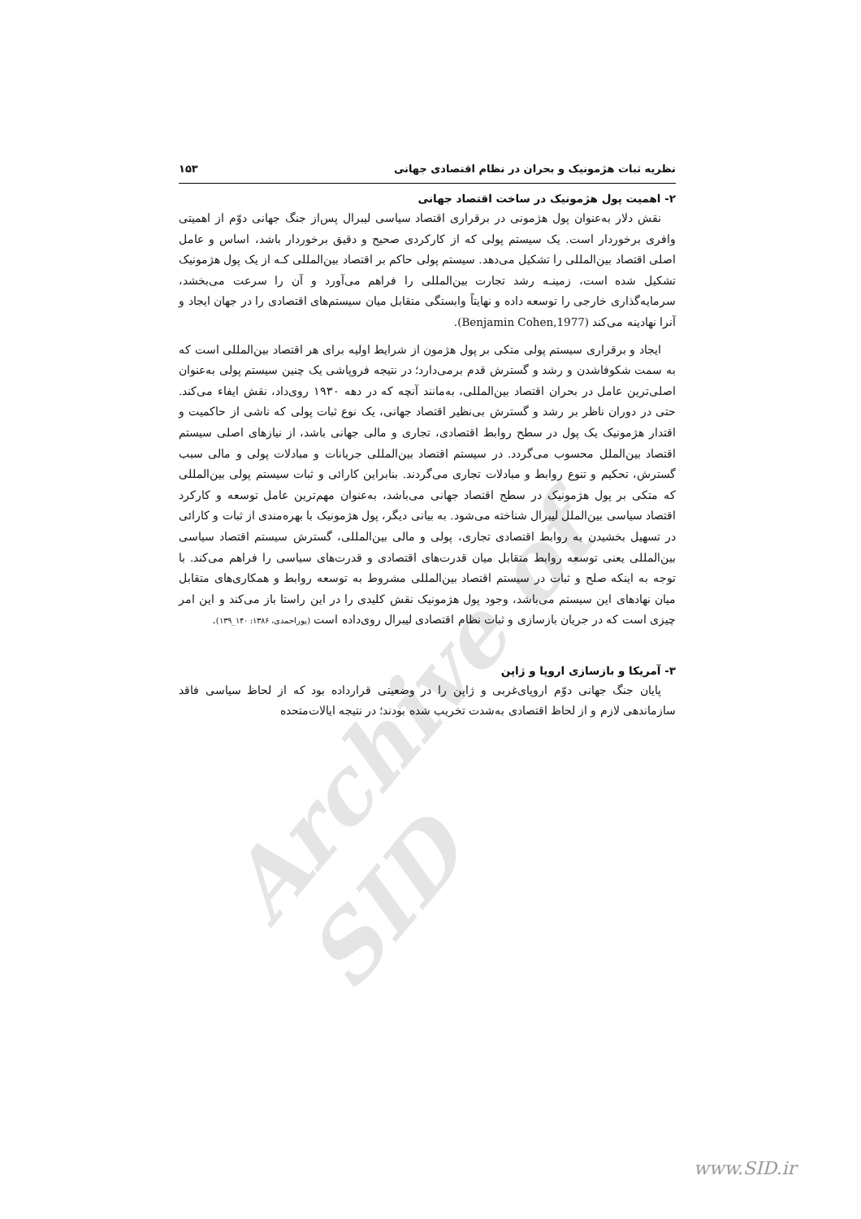Archive of SID
نظریه ثبات هژمونیک و بحران در نظام اقتصادی جهانی ۱۵۳
۲- اهمیت پول هژمونیک در ساخت اقتصاد جهانی
نقش دلار به‌عنوان پول هژمونی در برقراری اقتصاد سیاسی لیبرال پس‌از جنگ جهانی دوّم از اهمیتی وافری برخوردار است. یک سیستم پولی که از کارکردی صحیح و دقیق برخوردار باشد، اساس و عامل اصلی اقتصاد بین‌المللی را تشکیل می‌دهد. سیستم پولی حاکم بر اقتصاد بین‌المللی کـه از یک پول هژمونیک تشکیل شده است، زمینـه رشد تجارت بین‌المللی را فراهم می‌آورد و آن را سرعت می‌بخشد، سرمایه‌گذاری خارجی را توسعه داده و نهایتاً وابستگی متقابل میان سیستم‌های اقتصادی را در جهان ایجاد و آنرا نهادینه می‌کند (Benjamin Cohen,1977).
ایجاد و برقراری سیستم پولی متکی بر پول هژمون از شرایط اولیه برای هر اقتصاد بین‌المللی است که به سمت شکوفاشدن و رشد و گسترش قدم برمی‌دارد؛ در نتیجه فروپاشی یک چنین سیستم پولی به‌عنوان اصلی‌ترین عامل در بحران اقتصاد بین‌المللی، به‌مانند آنچه که در دهه ۱۹۳۰ روی‌داد، نقش ایفاء می‌کند. حتی در دوران ناظر بر رشد و گسترش بی‌نظیر اقتصاد جهانی، یک نوع ثبات پولی که ناشی از حاکمیت و اقتدار هژمونیک یک پول در سطح روابط اقتصادی، تجاری و مالی جهانی باشد، از نیازهای اصلی سیستم اقتصاد بین‌الملل محسوب می‌گردد. در سیستم اقتصاد بین‌المللی جریانات و مبادلات پولی و مالی سبب گسترش، تحکیم و تنوع روابط و مبادلات تجاری می‌گردند. بنابراین کارائی و ثبات سیستم پولی بین‌المللی که متکی بر پول هژمونیک در سطح اقتصاد جهانی می‌باشد، به‌عنوان مهم‌ترین عامل توسعه و کارکرد اقتصاد سیاسی بین‌الملل لیبرال شناخته می‌شود. به بیانی دیگر، پول هژمونیک با بهره‌مندی از ثبات و کارائی در تسهیل بخشیدن به روابط اقتصادی تجاری، پولی و مالی بین‌المللی، گسترش سیستم اقتصاد سیاسی بین‌المللی یعنی توسعه روابط متقابل میان قدرت‌های اقتصادی و قدرت‌های سیاسی را فراهم می‌کند. با توجه به اینکه صلح و ثبات در سیستم اقتصاد بین‌المللی مشروط به توسعه روابط و همکاری‌های متقابل میان نهادهای این سیستم می‌باشد، وجود پول هژمونیک نقش کلیدی را در این راستا باز می‌کند و این امر چیزی است که در جریان بازسازی و ثبات نظام اقتصادی لیبرال روی‌داده است (پوراحمدی، ۱۳۸۶: ۱۴۰_۱۳۹).
۳- آمریکا و بازسازی اروپا و ژاپن
پایان جنگ جهانی دوّم اروپای‌غربی و ژاپن را در وضعیتی قرارداده بود که از لحاظ سیاسی فاقد سازماندهی لازم و از لحاظ اقتصادی به‌شدت تخریب شده بودند؛ در نتیجه ایالات‌متحده
www.SID.ir